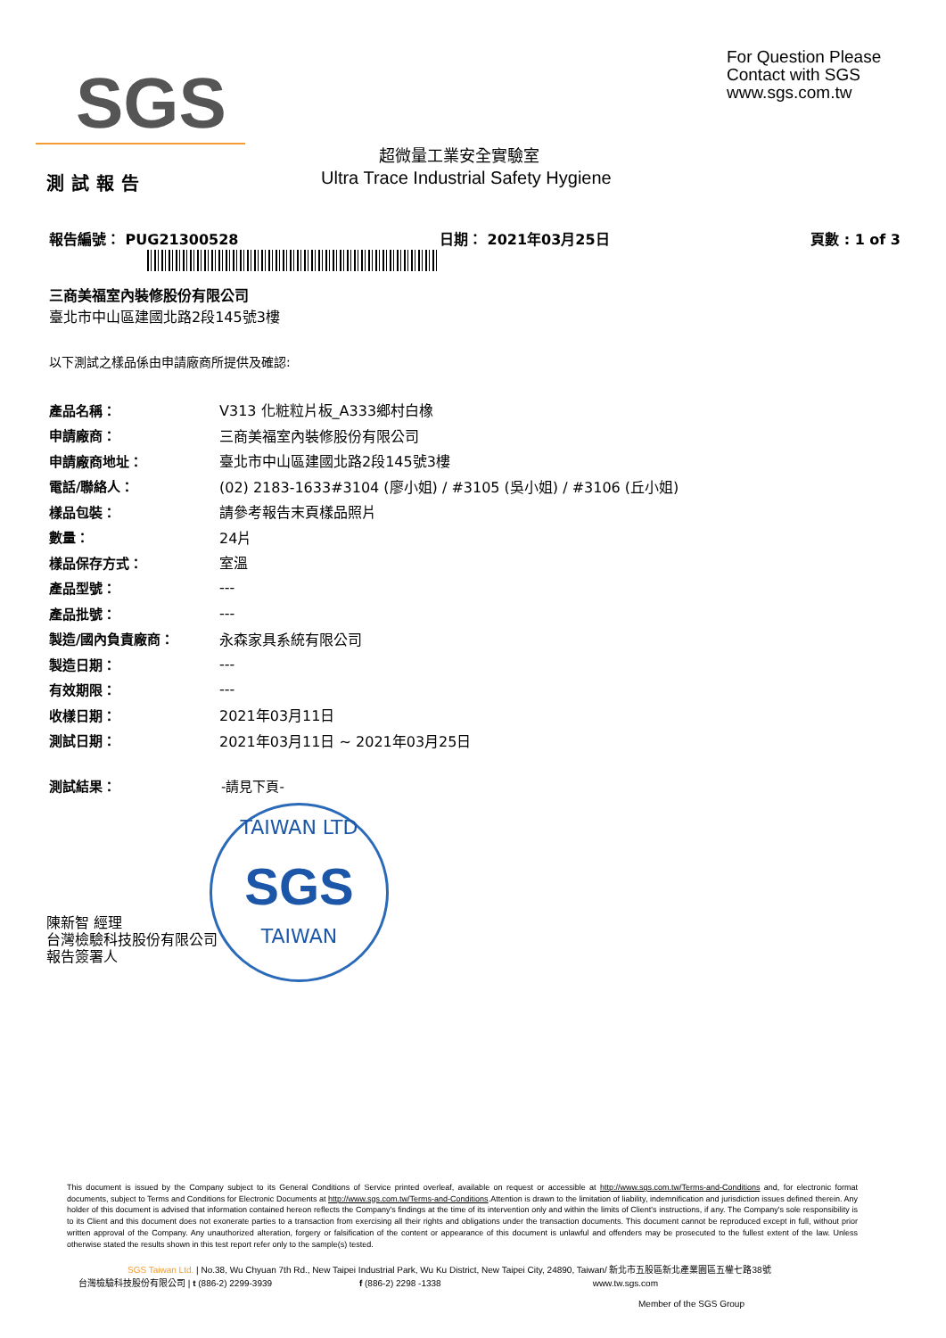SGS
For Question Please
Contact with SGS
www.sgs.com.tw
超微量工業安全實驗室
測試報告
Ultra Trace Industrial Safety Hygiene
報告編號： PUG21300528 日期： 2021年03月25日 頁數 : 1 of 3
三商美福室內裝修股份有限公司
臺北市中山區建國北路2段145號3樓
以下測試之樣品係由申請廠商所提供及確認:
| 產品名稱： | V313 化粧粒片板_A333鄉村白橡 |
| 申請廠商： | 三商美福室內裝修股份有限公司 |
| 申請廠商地址： | 臺北市中山區建國北路2段145號3樓 |
| 電話/聯絡人： | (02) 2183-1633#3104 (廖小姐) / #3105 (吳小姐) / #3106 (丘小姐) |
| 樣品包裝： | 請參考報告末頁樣品照片 |
| 數量： | 24片 |
| 樣品保存方式： | 室溫 |
| 產品型號： | --- |
| 產品批號： | --- |
| 製造/國內負責廠商： | 永森家具系統有限公司 |
| 製造日期： | --- |
| 有效期限： | --- |
| 收樣日期： | 2021年03月11日 |
| 測試日期： | 2021年03月11日 ~ 2021年03月25日 |
測試結果： -請見下頁-
TAIWAN LTD
SGS
TAIWAN
陳新智 經理
台灣檢驗科技股份有限公司
報告簽署人
This document is issued by the Company subject to its General Conditions of Service printed overleaf, available on request or accessible at http://www.sgs.com.tw/Terms-and-Conditions and, for electronic format documents, subject to Terms and Conditions for Electronic Documents at http://www.sgs.com.tw/Terms-and-Conditions.Attention is drawn to the limitation of liability, indemnification and jurisdiction issues defined therein. Any holder of this document is advised that information contained hereon reflects the Company's findings at the time of its intervention only and within the limits of Client's instructions, if any. The Company's sole responsibility is to its Client and this document does not exonerate parties to a transaction from exercising all their rights and obligations under the transaction documents. This document cannot be reproduced except in full, without prior written approval of the Company. Any unauthorized alteration, forgery or falsification of the content or appearance of this document is unlawful and offenders may be prosecuted to the fullest extent of the law. Unless otherwise stated the results shown in this test report refer only to the sample(s) tested.
SGS Taiwan Ltd. | No.38, Wu Chyuan 7th Rd., New Taipei Industrial Park, Wu Ku District, New Taipei City, 24890, Taiwan/ 新北市五股區新北產業園區五權七路38號
台灣檢驗科技股份有限公司 | t (886-2) 2299-3939 f (886-2) 2298 -1338 www.tw.sgs.com
Member of the SGS Group